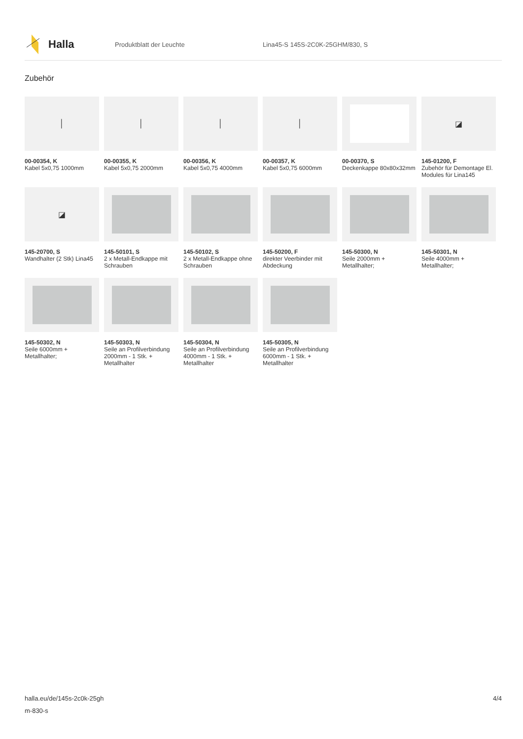Halla
Produktblatt der Leuchte
Lina45-S 145S-2C0K-25GHM/830, S
Zubehör
│
00-00354, K
Kabel 5x0,75 1000mm
│
00-00355, K
Kabel 5x0,75 2000mm
│
00-00356, K
Kabel 5x0,75 4000mm
│
00-00357, K
Kabel 5x0,75 6000mm
00-00370, S
Deckenkappe 80x80x32mm
◪
145-01200, F
Zubehör für Demontage El. Modules für Lina145
◪
145-20700, S
Wandhalter (2 Stk) Lina45
145-50101, S
2 x Metall-Endkappe mit Schrauben
145-50102, S
2 x Metall-Endkappe ohne Schrauben
145-50200, F
direkter Veerbinder mit Abdeckung
145-50300, N
Seile 2000mm + Metallhalter;
145-50301, N
Seile 4000mm + Metallhalter;
145-50302, N
Seile 6000mm + Metallhalter;
145-50303, N
Seile an Profilverbindung 2000mm - 1 Stk. + Metallhalter
145-50304, N
Seile an Profilverbindung 4000mm - 1 Stk. + Metallhalter
145-50305, N
Seile an Profilverbindung 6000mm - 1 Stk. + Metallhalter
4/4 halla.eu/de/145s-2c0k-25gh
m-830-s